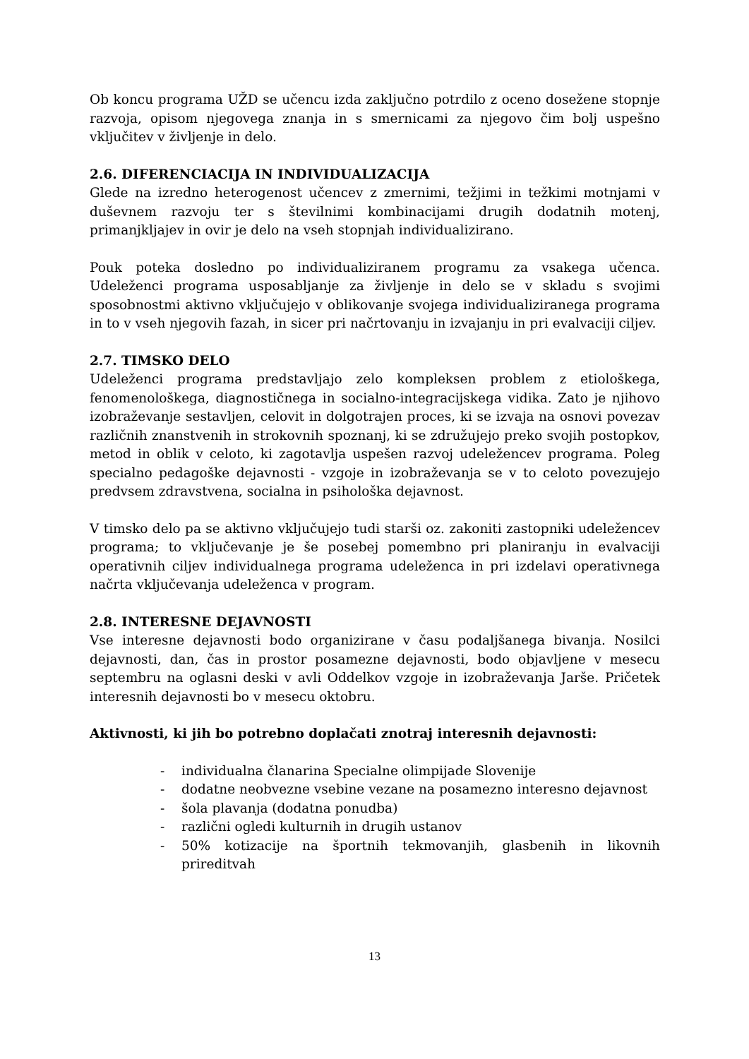Ob koncu programa UŽD se učencu izda zaključno potrdilo z oceno dosežene stopnje razvoja, opisom njegovega znanja in s smernicami za njegovo čim bolj uspešno vključitev v življenje in delo.
2.6. DIFERENCIACIJA IN INDIVIDUALIZACIJA
Glede na izredno heterogenost učencev z zmernimi, težjimi in težkimi motnjami v duševnem razvoju ter s številnimi kombinacijami drugih dodatnih motenj, primanjkljajev in ovir je delo na vseh stopnjah individualizirano.
Pouk poteka dosledno po individualiziranem programu za vsakega učenca. Udeleženci programa usposabljanje za življenje in delo se v skladu s svojimi sposobnostmi aktivno vključujejo v oblikovanje svojega individualiziranega programa in to v vseh njegovih fazah, in sicer pri načrtovanju in izvajanju in pri evalvaciji ciljev.
2.7. TIMSKO DELO
Udeleženci programa predstavljajo zelo kompleksen problem z etiološkega, fenomenološkega, diagnostičnega in socialno-integracijskega vidika. Zato je njihovo izobraževanje sestavljen, celovit in dolgotrajen proces, ki se izvaja na osnovi povezav različnih znanstvenih in strokovnih spoznanj, ki se združujejo preko svojih postopkov, metod in oblik v celoto, ki zagotavlja uspešen razvoj udeležencev programa. Poleg specialno pedagoške dejavnosti - vzgoje in izobraževanja se v to celoto povezujejo predvsem zdravstvena, socialna in psihološka dejavnost.
V timsko delo pa se aktivno vključujejo tudi starši oz. zakoniti zastopniki udeležencev programa; to vključevanje je še posebej pomembno pri planiranju in evalvaciji operativnih ciljev individualnega programa udeleženca in pri izdelavi operativnega načrta vključevanja udeleženca v program.
2.8. INTERESNE DEJAVNOSTI
Vse interesne dejavnosti bodo organizirane v času podaljšanega bivanja. Nosilci dejavnosti, dan, čas in prostor posamezne dejavnosti, bodo objavljene v mesecu septembru na oglasni deski v avli Oddelkov vzgoje in izobraževanja Jarše. Pričetek interesnih dejavnosti bo v mesecu oktobru.
Aktivnosti, ki jih bo potrebno doplačati znotraj interesnih dejavnosti:
- individualna članarina Specialne olimpijade Slovenije
- dodatne neobvezne vsebine vezane na posamezno interesno dejavnost
- šola plavanja (dodatna ponudba)
- različni ogledi kulturnih in drugih ustanov
- 50% kotizacije na športnih tekmovanjih, glasbenih in likovnih prireditvah
13